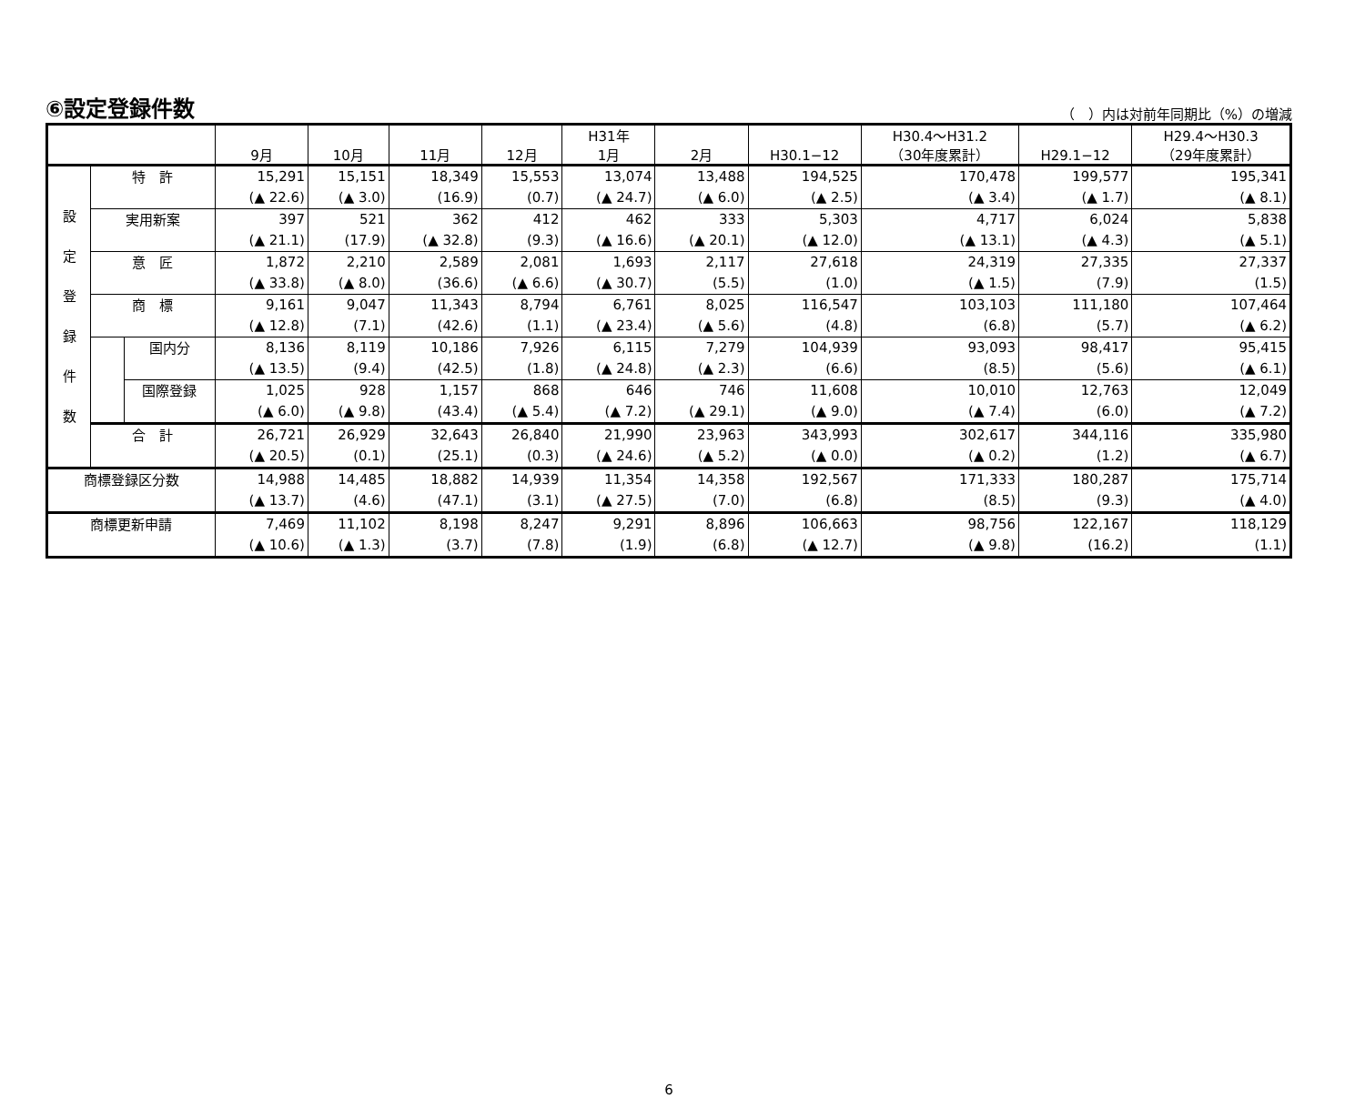⑥設定登録件数
（　）内は対前年同期比（%）の増減
| | | | 9月 | 10月 | 11月 | 12月 | H31年 1月 | 2月 | H30.1−12 | H30.4〜H31.2 （30年度累計） | H29.1−12 | H29.4〜H30.3 （29年度累計） |
| --- | --- | --- | --- | --- | --- | --- | --- | --- | --- | --- | --- | --- |
| 設 定 登 録 件 数 | 特 許 | | 15,291 (▲ 22.6) | 15,151 (▲ 3.0) | 18,349 (16.9) | 15,553 (0.7) | 13,074 (▲ 24.7) | 13,488 (▲ 6.0) | 194,525 (▲ 2.5) | 170,478 (▲ 3.4) | 199,577 (▲ 1.7) | 195,341 (▲ 8.1) |
| | 実用新案 | | 397 (▲ 21.1) | 521 (17.9) | 362 (▲ 32.8) | 412 (9.3) | 462 (▲ 16.6) | 333 (▲ 20.1) | 5,303 (▲ 12.0) | 4,717 (▲ 13.1) | 6,024 (▲ 4.3) | 5,838 (▲ 5.1) |
| | 意 匠 | | 1,872 (▲ 33.8) | 2,210 (▲ 8.0) | 2,589 (36.6) | 2,081 (▲ 6.6) | 1,693 (▲ 30.7) | 2,117 (5.5) | 27,618 (1.0) | 24,319 (▲ 1.5) | 27,335 (7.9) | 27,337 (1.5) |
| | 商 標 | | 9,161 (▲ 12.8) | 9,047 (7.1) | 11,343 (42.6) | 8,794 (1.1) | 6,761 (▲ 23.4) | 8,025 (▲ 5.6) | 116,547 (4.8) | 103,103 (6.8) | 111,180 (5.7) | 107,464 (▲ 6.2) |
| | | 国内分 | 8,136 (▲ 13.5) | 8,119 (9.4) | 10,186 (42.5) | 7,926 (1.8) | 6,115 (▲ 24.8) | 7,279 (▲ 2.3) | 104,939 (6.6) | 93,093 (8.5) | 98,417 (5.6) | 95,415 (▲ 6.1) |
| | | 国際登録 | 1,025 (▲ 6.0) | 928 (▲ 9.8) | 1,157 (43.4) | 868 (▲ 5.4) | 646 (▲ 7.2) | 746 (▲ 29.1) | 11,608 (▲ 9.0) | 10,010 (▲ 7.4) | 12,763 (6.0) | 12,049 (▲ 7.2) |
| | 合 計 | | 26,721 (▲ 20.5) | 26,929 (0.1) | 32,643 (25.1) | 26,840 (0.3) | 21,990 (▲ 24.6) | 23,963 (▲ 5.2) | 343,993 (▲ 0.0) | 302,617 (▲ 0.2) | 344,116 (1.2) | 335,980 (▲ 6.7) |
| 商標登録区分数 | | | 14,988 (▲ 13.7) | 14,485 (4.6) | 18,882 (47.1) | 14,939 (3.1) | 11,354 (▲ 27.5) | 14,358 (7.0) | 192,567 (6.8) | 171,333 (8.5) | 180,287 (9.3) | 175,714 (▲ 4.0) |
| 商標更新申請 | | | 7,469 (▲ 10.6) | 11,102 (▲ 1.3) | 8,198 (3.7) | 8,247 (7.8) | 9,291 (1.9) | 8,896 (6.8) | 106,663 (▲ 12.7) | 98,756 (▲ 9.8) | 122,167 (16.2) | 118,129 (1.1) |
6